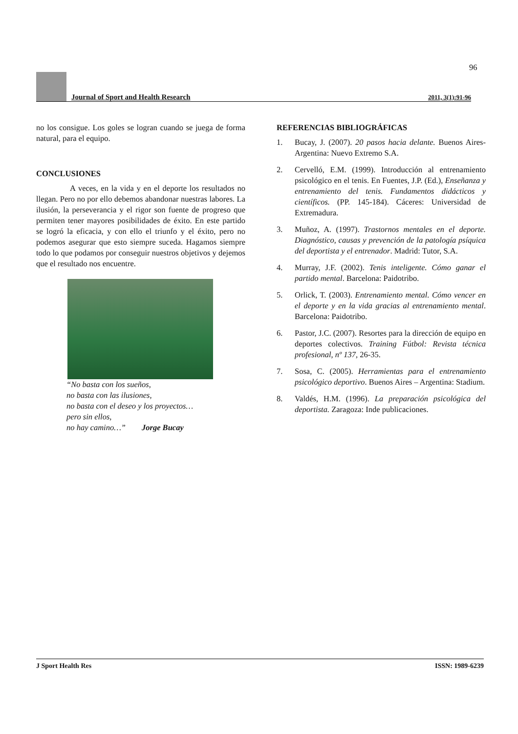96
Journal of Sport and Health Research
2011, 3(1):91-96
no los consigue. Los goles se logran cuando se juega de forma natural, para el equipo.
CONCLUSIONES
A veces, en la vida y en el deporte los resultados no llegan. Pero no por ello debemos abandonar nuestras labores. La ilusión, la perseverancia y el rigor son fuente de progreso que permiten tener mayores posibilidades de éxito. En este partido se logró la eficacia, y con ello el triunfo y el éxito, pero no podemos asegurar que esto siempre suceda. Hagamos siempre todo lo que podamos por conseguir nuestros objetivos y dejemos que el resultado nos encuentre.
“No basta con los sueños,
no basta con las ilusiones,
no basta con el deseo y los proyectos…
pero sin ellos,
no hay camino…” Jorge Bucay
REFERENCIAS BIBLIOGRÁFICAS
1. Bucay, J. (2007). 20 pasos hacia delante. Buenos Aires- Argentina: Nuevo Extremo S.A.
2. Cervelló, E.M. (1999). Introducción al entrenamiento psicológico en el tenis. En Fuentes, J.P. (Ed.), Enseñanza y entrenamiento del tenis. Fundamentos didácticos y científicos. (PP. 145-184). Cáceres: Universidad de Extremadura.
3. Muñoz, A. (1997). Trastornos mentales en el deporte. Diagnóstico, causas y prevención de la patología psíquica del deportista y el entrenador. Madrid: Tutor, S.A.
4. Murray, J.F. (2002). Tenis inteligente. Cómo ganar el partido mental. Barcelona: Paidotribo.
5. Orlick, T. (2003). Entrenamiento mental. Cómo vencer en el deporte y en la vida gracias al entrenamiento mental. Barcelona: Paidotribo.
6. Pastor, J.C. (2007). Resortes para la dirección de equipo en deportes colectivos. Training Fútbol: Revista técnica profesional, nº 137, 26-35.
7. Sosa, C. (2005). Herramientas para el entrenamiento psicológico deportivo. Buenos Aires – Argentina: Stadium.
8. Valdés, H.M. (1996). La preparación psicológica del deportista. Zaragoza: Inde publicaciones.
J Sport Health Res ISSN: 1989-6239